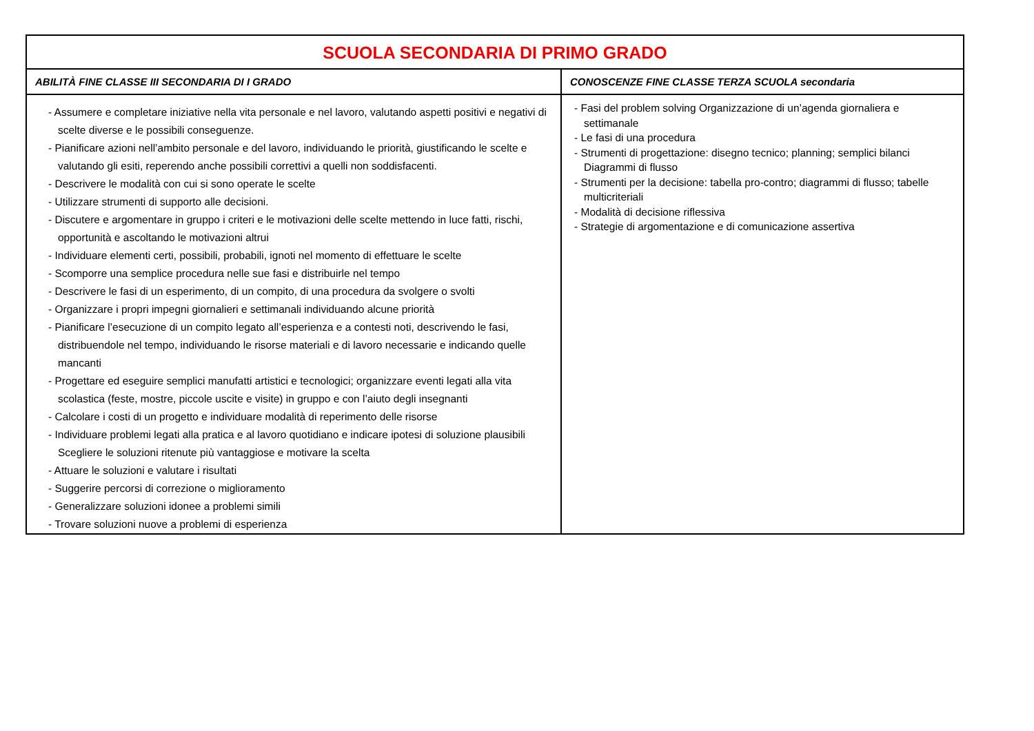| SCUOLA SECONDARIA DI PRIMO GRADO | |
| ABILITÀ FINE CLASSE III SECONDARIA DI I GRADO | CONOSCENZE FINE CLASSE TERZA SCUOLA secondaria |
| - Assumere e completare iniziative nella vita personale e nel lavoro, valutando aspetti positivi e negativi di scelte diverse e le possibili conseguenze. - Pianificare azioni nell’ambito personale e del lavoro, individuando le priorità, giustificando le scelte e valutando gli esiti, reperendo anche possibili correttivi a quelli non soddisfacenti. - Descrivere le modalità con cui si sono operate le scelte - Utilizzare strumenti di supporto alle decisioni. - Discutere e argomentare in gruppo i criteri e le motivazioni delle scelte mettendo in luce fatti, rischi, opportunità e ascoltando le motivazioni altrui - Individuare elementi certi, possibili, probabili, ignoti nel momento di effettuare le scelte - Scomporre una semplice procedura nelle sue fasi e distribuirle nel tempo - Descrivere le fasi di un esperimento, di un compito, di una procedura da svolgere o svolti - Organizzare i propri impegni giornalieri e settimanali individuando alcune priorità - Pianificare l’esecuzione di un compito legato all’esperienza e a contesti noti, descrivendo le fasi, distribuendole nel tempo, individuando le risorse materiali e di lavoro necessarie e indicando quelle mancanti - Progettare ed eseguire semplici manufatti artistici e tecnologici; organizzare eventi legati alla vita scolastica (feste, mostre, piccole uscite e visite) in gruppo e con l’aiuto degli insegnanti - Calcolare i costi di un progetto e individuare modalità di reperimento delle risorse - Individuare problemi legati alla pratica e al lavoro quotidiano e indicare ipotesi di soluzione plausibili Scegliere le soluzioni ritenute più vantaggiose e motivare la scelta - Attuare le soluzioni e valutare i risultati - Suggerire percorsi di correzione o miglioramento - Generalizzare soluzioni idonee a problemi simili - Trovare soluzioni nuove a problemi di esperienza | - Fasi del problem solving Organizzazione di un’agenda giornaliera e settimanale - Le fasi di una procedura - Strumenti di progettazione: disegno tecnico; planning; semplici bilanci Diagrammi di flusso - Strumenti per la decisione: tabella pro-contro; diagrammi di flusso; tabelle multicriteriali - Modalità di decisione riflessiva - Strategie di argomentazione e di comunicazione assertiva |